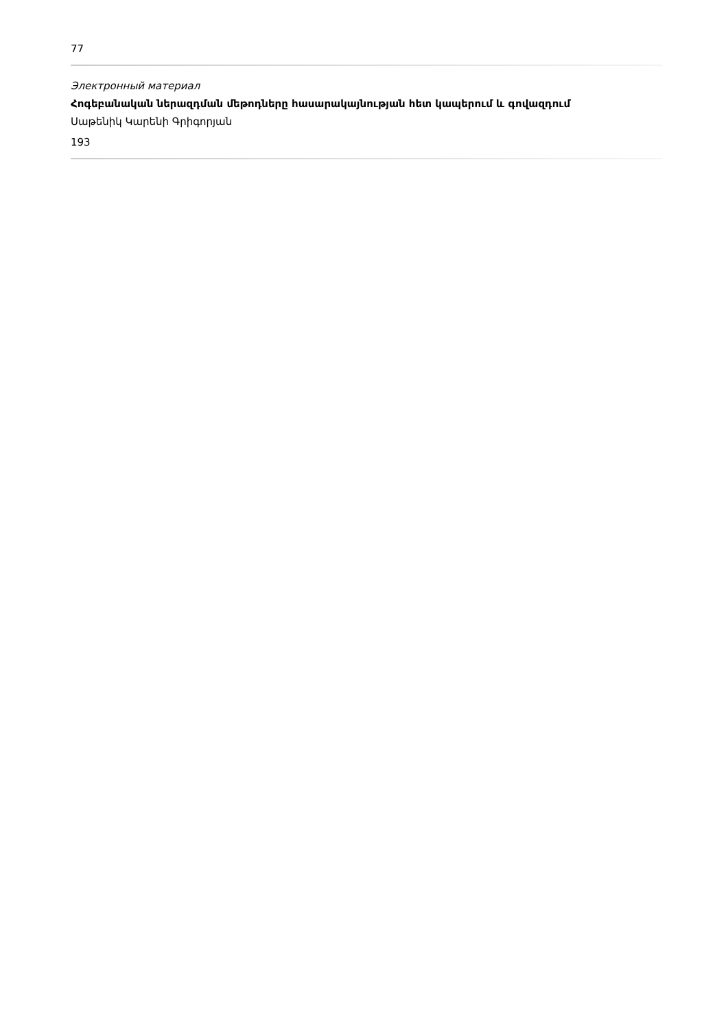77
Электронный материал
Հոգեբանական ներազդման մեթոդները հասարակայնության հետ կապերում և գովազդում
Սաթենիկ Կարենի Գրիգորյան
193